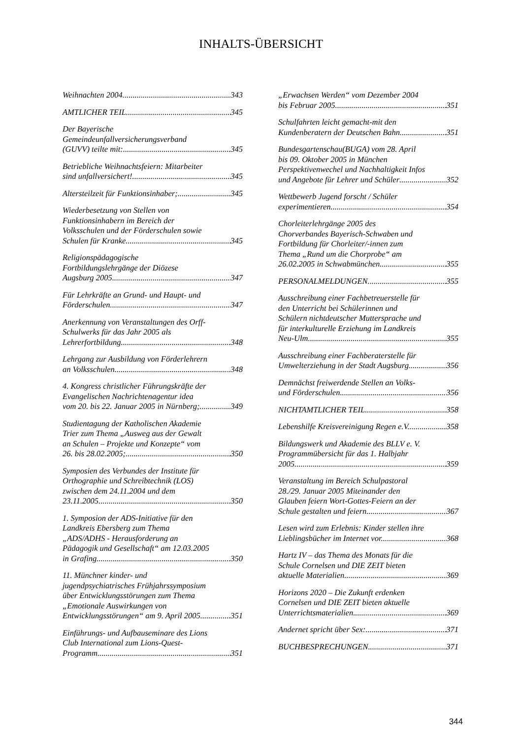INHALTS-ÜBERSICHT
Weihnachten 2004 343
AMTLICHER TEIL 345
Der Bayerische
Gemeindeunfallversicherungsverband
(GUVV) teilte mit: 345
Betriebliche Weihnachtsfeiern: Mitarbeiter
sind unfallversichert! 345
Altersteilzeit für Funktionsinhaber; 345
Wiederbesetzung von Stellen von
Funktionsinhabern im Bereich der
Volksschulen und der Förderschulen sowie
Schulen für Kranke 345
Religionspädagogische
Fortbildungslehrgänge der Diözese
Augsburg 2005 347
Für Lehrkräfte an Grund- und Haupt- und
Förderschulen 347
Anerkennung von Veranstaltungen des Orff-
Schulwerks für das Jahr 2005 als
Lehrerfortbildung 348
Lehrgang zur Ausbildung von Förderlehrern
an Volksschulen 348
4. Kongress christlicher Führungskräfte der
Evangelischen Nachrichtenagentur idea
vom 20. bis 22. Januar 2005 in Nürnberg; 349
Studientagung der Katholischen Akademie
Trier zum Thema „Ausweg aus der Gewalt
an Schulen – Projekte und Konzepte“ vom
26. bis 28.02.2005; 350
Symposien des Verbundes der Institute für
Orthographie und Schreibtechnik (LOS)
zwischen dem 24.11.2004 und dem
23.11.2005 350
1. Symposion der ADS-Initiative für den
Landkreis Ebersberg zum Thema
„ADS/ADHS - Herausforderung an
Pädagogik und Gesellschaft“ am 12.03.2005
in Grafing 350
11. Münchner kinder- und
jugendpsychiatrisches Frühjahrssymposium
über Entwicklungsstörungen zum Thema
„Emotionale Auswirkungen von
Entwicklungsstörungen“ am 9. April 2005 351
Einführungs- und Aufbauseminare des Lions
Club International zum Lions-Quest-
Programm 351
„Erwachsen Werden“ vom Dezember 2004
bis Februar 2005 351
Schulfahrten leicht gemacht-mit den
Kundenberatern der Deutschen Bahn 351
Bundesgartenschau(BUGA) vom 28. April
bis 09. Oktober 2005 in München
Perspektivenwechel und Nachhaltigkeit Infos
und Angebote für Lehrer und Schüler 352
Wettbewerb Jugend forscht / Schüler
experimentieren 354
Chorleiterlehrgänge 2005 des
Chorverbandes Bayerisch-Schwaben und
Fortbildung für Chorleiter/-innen zum
Thema „Rund um die Chorprobe“ am
26.02.2005 in Schwabmünchen 355
PERSONALMELDUNGEN 355
Ausschreibung einer Fachbetreuerstelle für
den Unterricht bei Schülerinnen und
Schülern nichtdeutscher Muttersprache und
für interkulturelle Erziehung im Landkreis
Neu-Ulm 355
Ausschreibung einer Fachberaterstelle für
Umwelterziehung in der Stadt Augsburg 356
Demnächst freiwerdende Stellen an Volks-
und Förderschulen 356
NICHTAMTLICHER TEIL 358
Lebenshilfe Kreisvereinigung Regen e.V. 358
Bildungswerk und Akademie des BLLV e. V.
Programmübersicht für das 1. Halbjahr
2005 359
Veranstaltung im Bereich Schulpastoral
28./29. Januar 2005 Miteinander den
Glauben feiern Wort-Gottes-Feiern an der
Schule gestalten und feiern 367
Lesen wird zum Erlebnis: Kinder stellen ihre
Lieblingsbücher im Internet vor. 368
Hartz IV – das Thema des Monats für die
Schule Cornelsen und DIE ZEIT bieten
aktuelle Materialien 369
Horizons 2020 – Die Zukunft erdenken
Cornelsen und DIE ZEIT bieten aktuelle
Unterrichtsmaterialien 369
Andernet spricht über Sex: 371
BUCHBESPRECHUNGEN 371
344